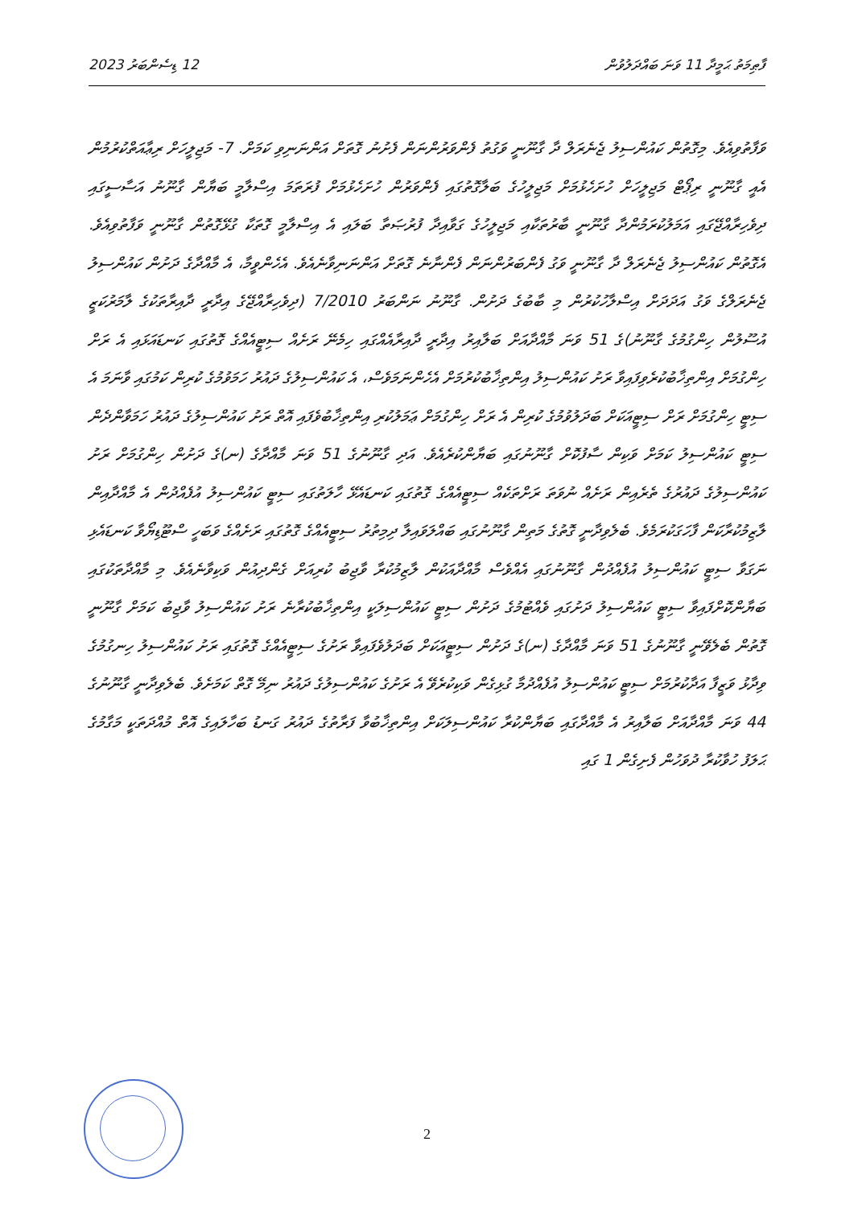ފާޠިމަތު ޙަމީދާ 11 ވަނަ ބައްދަލުވުން 12 ޑިސެންބަރު 2023
ވަފާތުވިއެވެ. މިގޮތުން ކައުންސިލު ޖެނެރަލް ދާ ގާނޫނީ ވަގުތު ފެންވަރުންނަން ފެށުނު ގޮތަށް އަންނަނިވި ކަމަށް. 7- މަޖިލީހަށް ރިޢާއަތްކުރުމުން އެއީ ގާނޫނީ ރިޕޯޓް މަޖިލީހަށް ހުށަހެޅުމަށް މަޖިލީހުގެ ބަލާގޮތުގައި ފެންވަރުން ހުށަހެޅުމަށް ފުރަތަމަ އިސްލާމީ ބަޔާން ގާނޫނު އަސާސީގައި ދިވެހިރާއްޖޭގައި އަމަލުކުރަމުންދާ ގާނޫނީ ބާރުތަކާއި މަޖިލީހުގެ ގަވާއިދާ ފުރުޞަތާ ބަލައި އެ އިސްލާމީ ގޮތަކާ ގުޅޭގޮތުން ގާނޫނީ ވަފާތުވިއެވެ. އެގޮތުން ކައުންސިލު ޖެނެރަލް ދާ ގާނޫނީ ވަގު ފެންބަރުންނަން ފެންނާނެ ގޮތަށް އަންނަނިވާނެއެވެ. އެހެންވީމާ، އެ މާއްދާގެ ދަށުން ކައުންސިލު ޖެނެރަލްގެ ވަގު އަދަދަށް އިސްލާހުކުރުން މި ބާބުގެ ދަށުން. ގާނޫނު ނަންބަރު 7/2010 (ދިވެހިރާއްޖޭގެ އިދާރީ ދާއިރާތަކުގެ ލާމަރުކަޒީ އުސޫލުން ހިންގުމުގެ ގާނޫނު)ގެ 51 ވަނަ މާއްދާއަށް ބަލާއިރު އިދާރީ ދާއިރާއެއްގައި ހިމެނޭ ރަށެއް ސިޓީއެއްގެ ގޮތުގައި ކަނޑައަޅައި އެ ރަށް ހިންގުމަށް އިންތިޚާބުކުރެވިފައިވާ ރަށު ކައުންސިލު އިންތިޚާބުކުރުމަށް އެހެންނަމަވެސް، އެ ކައުންސިލުގެ ދައުރު ހަމަވުމުގެ ކުރިން ކަމުގައި ވާނަމަ އެ ސިޓީ ހިންގުމަށް ރަށް ސިޓީއަކަށް ބަދަލުވުމުގެ ކުރިން އެ ރަށް ހިންގުމަށް ޢަމަލުކުރި އިންތިޚާބުވެފައި އޮތް ރަށު ކައުންސިލުގެ ދައުރު ހަމަވާންދެން ސިޓީ ކައުންސިލު ކަމަށް ވަކިން ސާފުކޮށް ގާނޫނުގައި ބަޔާންކުރެއެވެ. އަދި ގާނޫނުގެ 51 ވަނަ މާއްދާގެ (ނ)ގެ ދަށުން ހިންގުމަށް ރަށު ކައުންސިލުގެ ދައުރުގެ ތެރެއިން ރަށެއް ނުވަތަ ރަށްތަކެއް ސިޓީއެއްގެ ގޮތުގައި ކަނޑައެޅޭ ހާލަތުގައި ސިޓީ ކައުންސިލު އުފެއްދުން އެ މާއްދާއިން ލާޒިމުކުރާކަން ފާހަގަކުރަމެވެ. ބެލެވިދާނީ ގޮތުގެ މަތިން ގާނޫނުގައި ބައްލަވައިލާ ދިމިތުރު ސިޓީއެއްގެ ގޮތުގައި ރަށެއްގެ ވަބަހީ ސްޓޫޑިޔޯވާ ކަނޑައެޅި ނަގަވާ ސިޓީ ކައުންސިލު އުފެއްދުން ގާނޫނުގައި އެއްވެސް މާއްދާއަކުން ލާޒިމުކުރާ ވާޖިބު ކުރިއަށް ގެންދިއުން ވަކިވާނެއެވެ. މި މާއްދާތަކުގައި ބަޔާންކޮށްފައިވާ ސިޓީ ކައުންސިލު ދަށުގައި ވެއްޓުމުގެ ދަށުން ސިޓީ ކައުންސިލަކީ އިންތިޚާބުކުރާނެ ރަށު ކައުންސިލު ވާޖިބު ކަމަށް ގާނޫނީ ގޮތުން ބެލެވޭނީ ގާނޫނުގެ 51 ވަނަ މާއްދާގެ (ނ)ގެ ދަށުން ސިޓީއަކަށް ބަދަލުވެފައިވާ ރަށުގެ ސިޓީއެއްގެ ގޮތުގައި ރަށު ކައުންސިލު ހިނގުމުގެ ވިދާޅު ވަޒީފާ އަދާކުރުމަށް ސިޓީ ކައުންސިލު އުފެއްދުމާ ގުޅިގެން ވަކިކުރެވޭ އެ ރަށުގެ ކައުންސިލުގެ ދައުރު ނިމޭ ގޮތް ކަމަށެވެ. ބެލެވިދާނީ ގާނޫނުގެ 44 ވަނަ މާއްދާއަށް ބަލާއިރު އެ މާއްދާގައި ބަޔާންކުރާ ކައުންސިލަކަށް އިންތިޚާބުވާ ފަރާތުގެ ދައުރު ގަނޑު ބަހާލައިގެ އޮތް މުއްދަތަކީ މަގާމުގެ ޙަލަފު ހުވާކުރާ ދުވަހުން ފެށިގެން 1 ގައި
2